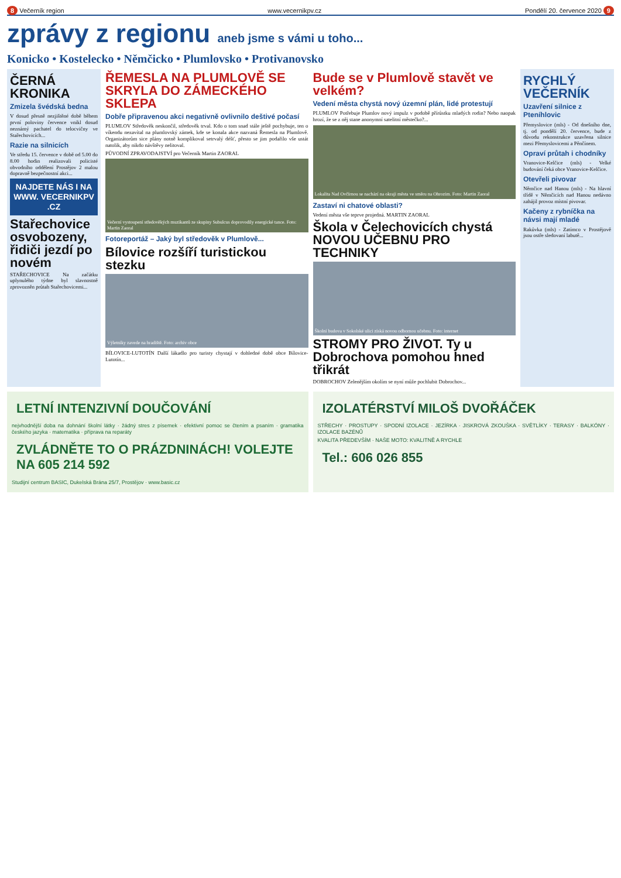8 Večerník region www.vecernikpv.cz Pondělí 20. července 2020 9
zprávy z regionu aneb jsme s vámi u toho...
Konicko • Kostelecko • Němčicko • Plumlovsko • Protivanovsko
ČERNÁ KRONIKA
Zmizela švédská bedna
V dosud přesně nezjištěné době během první poloviny července vnikl dosud neznámý pachatel do telocvičny ve Stařechovicích...
Razie na silnicích
Ve středu 15. července v době od 5.00 do 8.00 hodin realizovali policisté obvodního oddělení Prostějov 2 malou dopravně bezpečnostní akci...
NAJDETE NÁS I NA WWW. VECERNIKPV .CZ
Stařechovice osvobozeny, řidiči jezdí po novém
STAŘECHOVICE Na začátku uplynulého týdne byl slavnostně zprovozněn průtah Stařechovicemi...
ŘEMESLA NA PLUMLOVĚ SE SKRYLA DO ZÁMECKÉHO SKLEPA
Dobře připravenou akci negativně ovlivnilo deštivé počasí
PLUMLOV Středověk neskončil, středověk trval. Kdo o tom snad stále ještě pochybuje, ten o víkendu nezavítal na plumlovský zámek, kde se konala akce nazvaná Řemesla na Plumlově. Organizátorům sice plány notně komplikoval setrvalý déšť, přesto se jim podařilo vše ustát natolik, aby nikdo návštěvy nelitoval.
PŮVODNÍ ZPRAVODAJSTVÍ pro Večerník Martin ZAORAL
Večerní vystoupení středověkých muzikantů ze skupiny Subulcus doprovodily energické tance. Foto: Martin Zaoral
Fotoreportáž – Jaký byl středověk v Plumlově...
Bílovice rozšíří turistickou stezku
Výletníky zavede na hradiště. Foto: archiv obce
BÍLOVICE-LUTOTÍN Další lákadlo pro turisty chystají v dohledné době obce Bílovice-Lutotín...
Bude se v Plumlově stavět ve velkém?
Vedení města chystá nový územní plán, lidé protestují
PLUMLOV Potřebuje Plumlov nový impulz v podobě přírůstku mladých rodin? Nebo naopak hrozí, že se z něj stane anonymní satelitní městečko?...
Lokalita Nad Ovčírnou se nachází na okraji města ve směru na Ohrozim. Foto: Martin Zaoral
Zastaví ni chatové oblasti?
Vedení města vše teprve projedná. MARTIN ZAORAL
Škola v Čelechovicích chystá NOVOU UČEBNU PRO TECHNIKY
Školní budova v Sokolské ulici získá novou odbornou učebnu. Foto: internet
STROMY PRO ŽIVOT. Ty u Dobrochova pomohou hned třikrát
DOBROCHOV Zelenějším okolím se nyní může pochlubit Dobrochov...
RYCHLÝ VEČERNÍK
Uzavření silnice z Pteníhlovic
Přemyslovice (mls) - Od dnešního dne, tj. od pondělí 20. července, bude z důvodu rekonstrukce uzavřena silnice mezi Přemyslovicemi a Pěnčínem.
Opraví průtah i chodníky
Vranovice-Kelčice (mls) - Velké budování čeká obce Vranovice-Kelčice.
Otevřeli pivovar
Němčice nad Hanou (mls) - Na hlavní třídě v Němčicích nad Hanou nedávno zahájil provoz místní pivovar.
Kačeny z rybníčka na návsi mají mladé
Rakůvka (mls) - Zatímco v Prostějově jsou ostře sledovaní labutě...
LETNÍ INTENZIVNÍ DOUČOVÁNÍ
nejvhodnější doba na dohnání školní látky · žádný stres z písemek · efektivní pomoc se čtením a psaním · gramatika českého jazyka · matematika · příprava na reparáty
ZVLÁDNĚTE TO O PRÁZDNINÁCH! VOLEJTE NA 605 214 592
Studijní centrum BASIC, Dukelská Brána 25/7, Prostějov · www.basic.cz
IZOLATÉRSTVÍ MILOŠ DVOŘÁČEK
STŘECHY · PROSTUPY · SPODNÍ IZOLACE · JEZÍRKA · JISKROVÁ ZKOUŠKA · SVĚTLÍKY · TERASY · BALKÓNY · IZOLACE BAZÉNŮ
KVALITA PŘEDEVŠÍM · NAŠE MOTO: KVALITNĚ A RYCHLE
Tel.: 606 026 855